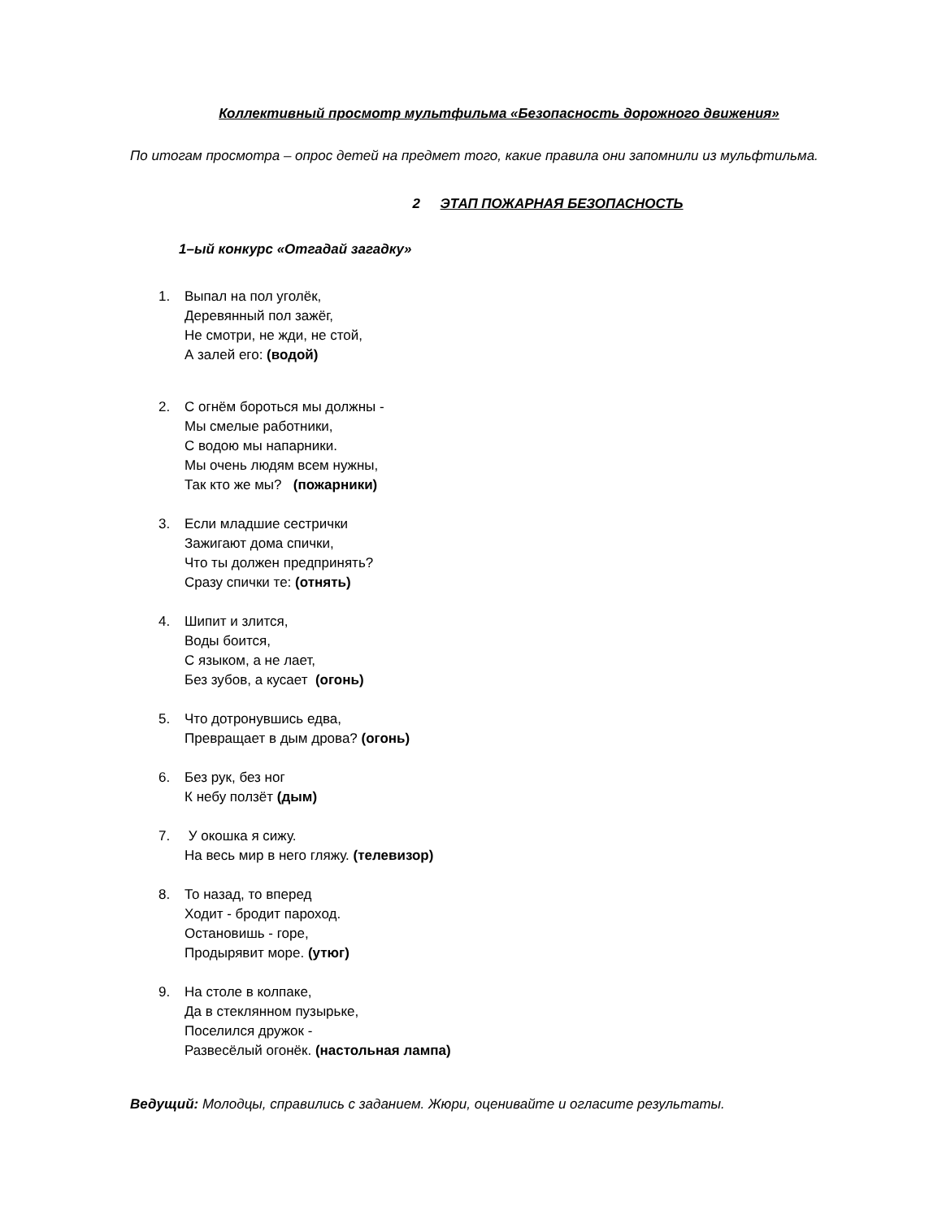Коллективный просмотр мультфильма «Безопасность дорожного движения»
По итогам просмотра – опрос детей на предмет того, какие правила они запомнили из мульфтильма.
2 ЭТАП ПОЖАРНАЯ БЕЗОПАСНОСТЬ
1–ый конкурс «Отгадай загадку»
1. Выпал на пол уголёк,
Деревянный пол зажёг,
Не смотри, не жди, не стой,
А залей его: (водой)
2. С огнём бороться мы должны -
Мы смелые работники,
С водою мы напарники.
Мы очень людям всем нужны,
Так кто же мы? (пожарники)
3. Если младшие сестрички
Зажигают дома спички,
Что ты должен предпринять?
Сразу спички те: (отнять)
4. Шипит и злится,
Воды боится,
С языком, а не лает,
Без зубов, а кусает (огонь)
5. Что дотронувшись едва,
Превращает в дым дрова? (огонь)
6. Без рук, без ног
К небу ползёт (дым)
7. У окошка я сижу.
На весь мир в него гляжу. (телевизор)
8. То назад, то вперед
Ходит - бродит пароход.
Остановишь - горе,
Продырявит море. (утюг)
9. На столе в колпаке,
Да в стеклянном пузырьке,
Поселился дружок -
Развесёлый огонёк. (настольная лампа)
Ведущий: Молодцы, справились с заданием. Жюри, оценивайте и огласите результаты.